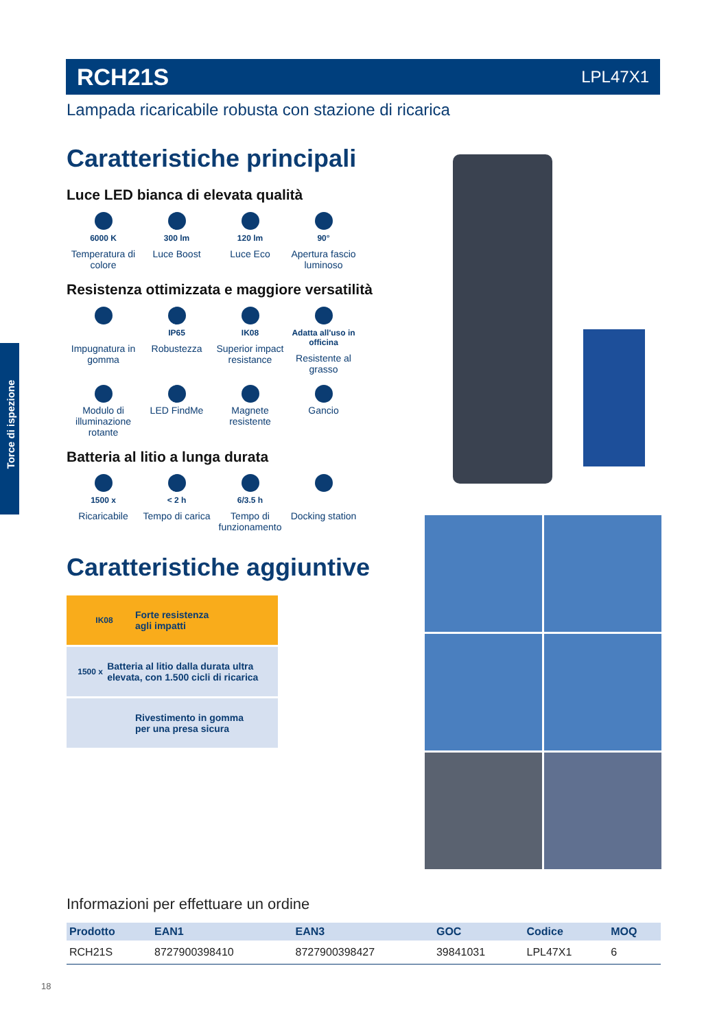RCH21S LPL47X1
Lampada ricaricabile robusta con stazione di ricarica
Torce di ispezione
Caratteristiche principali
Luce LED bianca di elevata qualità
6000 K
Temperatura di colore
300 lm
Luce Boost
120 lm
Luce Eco
90°
Apertura fascio luminoso
Resistenza ottimizzata e maggiore versatilità
Impugnatura in gomma
IP65
Robustezza
IK08
Superior impact resistance
Adatta all'uso in officina
Resistente al grasso
Modulo di illuminazione rotante
LED FindMe
Magnete resistente
Gancio
Batteria al litio a lunga durata
1500 x
Ricaricabile
< 2 h
Tempo di carica
6/3.5 h
Tempo di funzionamento
Docking station
Caratteristiche aggiuntive
IK08
Forte resistenza
agli impatti
1500 x
Batteria al litio dalla durata ultra elevata, con 1.500 cicli di ricarica
Rivestimento in gomma
per una presa sicura
Informazioni per effettuare un ordine
| Prodotto | EAN1 | EAN3 | GOC | Codice | MOQ |
| --- | --- | --- | --- | --- | --- |
| RCH21S | 8727900398410 | 8727900398427 | 39841031 | LPL47X1 | 6 |
18